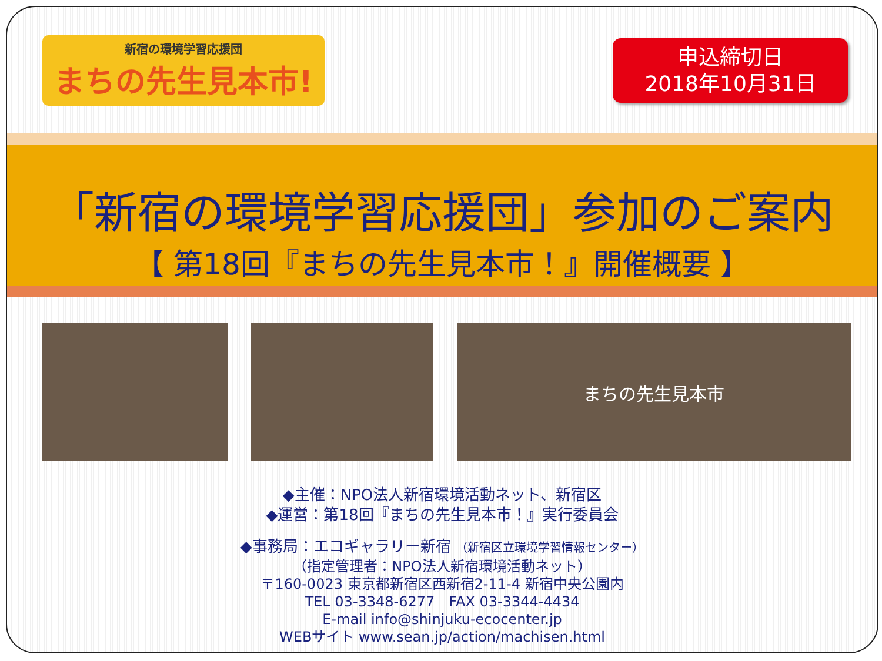新宿の環境学習応援団
まちの先生見本市!
申込締切日
2018年10月31日
「新宿の環境学習応援団」参加のご案内
【 第18回『まちの先生見本市！』開催概要 】
まちの先生見本市
◆主催：NPO法人新宿環境活動ネット、新宿区
◆運営：第18回『まちの先生見本市！』実行委員会
◆事務局：エコギャラリー新宿 （新宿区立環境学習情報センター）
（指定管理者：NPO法人新宿環境活動ネット）
〒160-0023 東京都新宿区西新宿2-11-4 新宿中央公園内
TEL 03-3348-6277　FAX 03-3344-4434
E-mail info@shinjuku-ecocenter.jp
WEBサイト www.sean.jp/action/machisen.html